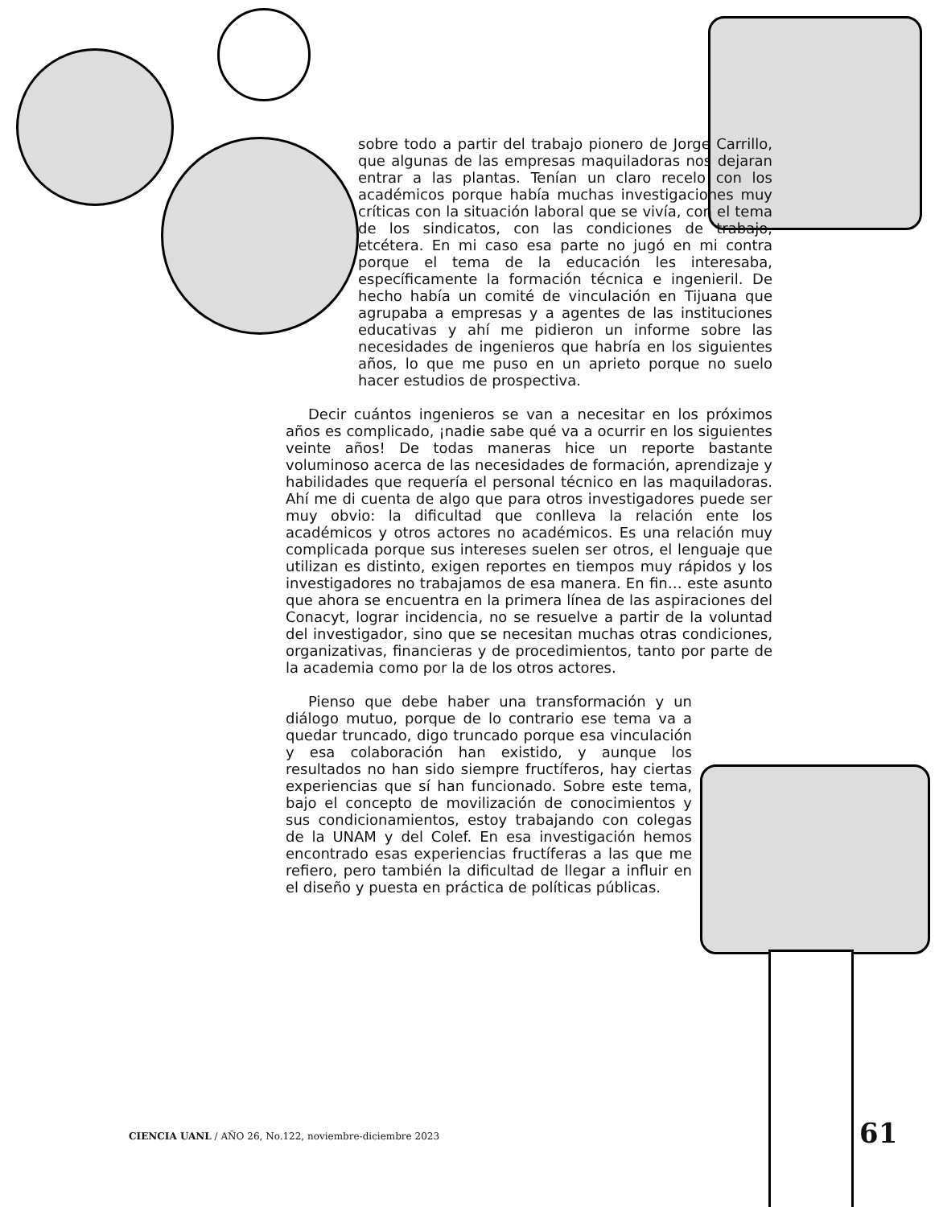sobre todo a partir del trabajo pionero de Jorge Carrillo, que algunas de las empresas maquiladoras nos dejaran entrar a las plantas. Tenían un claro recelo con los académicos porque había muchas investigaciones muy críticas con la situación laboral que se vivía, con el tema de los sindicatos, con las condiciones de trabajo, etcétera. En mi caso esa parte no jugó en mi contra porque el tema de la educación les interesaba, específicamente la formación técnica e ingenieril. De hecho había un comité de vinculación en Tijuana que agrupaba a empresas y a agentes de las instituciones educativas y ahí me pidieron un informe sobre las necesidades de ingenieros que habría en los siguientes años, lo que me puso en un aprieto porque no suelo hacer estudios de prospectiva.
Decir cuántos ingenieros se van a necesitar en los próximos años es complicado, ¡nadie sabe qué va a ocurrir en los siguientes veinte años! De todas maneras hice un reporte bastante voluminoso acerca de las necesidades de formación, aprendizaje y habilidades que requería el personal técnico en las maquiladoras. Ahí me di cuenta de algo que para otros investigadores puede ser muy obvio: la dificultad que conlleva la relación ente los académicos y otros actores no académicos. Es una relación muy complicada porque sus intereses suelen ser otros, el lenguaje que utilizan es distinto, exigen reportes en tiempos muy rápidos y los investigadores no trabajamos de esa manera. En fin… este asunto que ahora se encuentra en la primera línea de las aspiraciones del Conacyt, lograr incidencia, no se resuelve a partir de la voluntad del investigador, sino que se necesitan muchas otras condiciones, organizativas, financieras y de procedimientos, tanto por parte de la academia como por la de los otros actores.
Pienso que debe haber una transformación y un diálogo mutuo, porque de lo contrario ese tema va a quedar truncado, digo truncado porque esa vinculación y esa colaboración han existido, y aunque los resultados no han sido siempre fructíferos, hay ciertas experiencias que sí han funcionado. Sobre este tema, bajo el concepto de movilización de conocimientos y sus condicionamientos, estoy trabajando con colegas de la UNAM y del Colef. En esa investigación hemos encontrado esas experiencias fructíferas a las que me refiero, pero también la dificultad de llegar a influir en el diseño y puesta en práctica de políticas públicas.
CIENCIA UANL / AÑO 26, No.122, noviembre-diciembre 2023
61